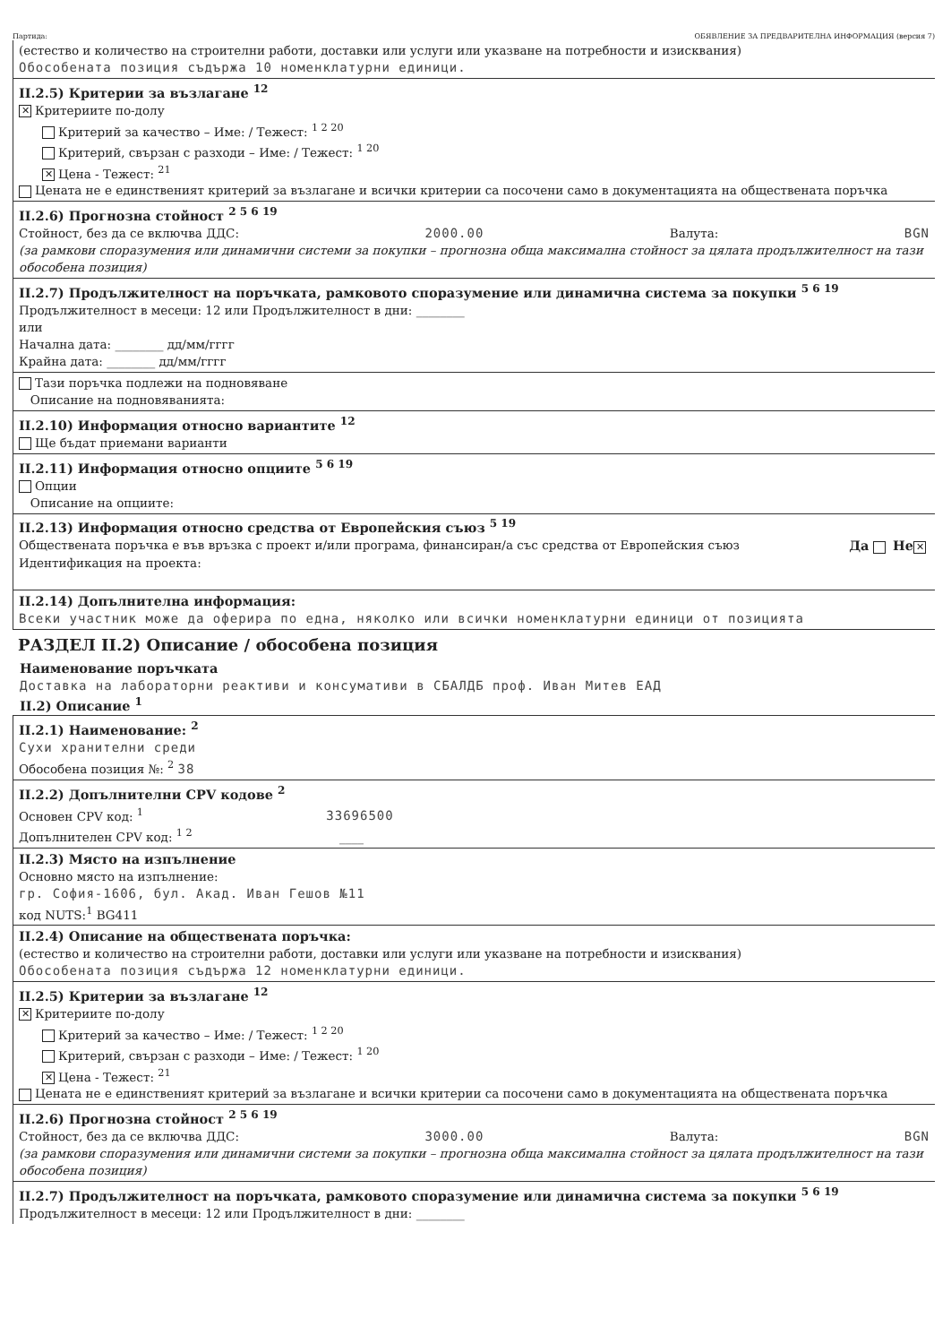Партида: ОБЯВЛЕНИЕ ЗА ПРЕДВАРИТЕЛНА ИНФОРМАЦИЯ (версия 7)
(естество и количество на строителни работи, доставки или услуги или указване на потребности и изисквания)
Обособената позиция съдържа 10 номенклатурни единици.
II.2.5) Критерии за възлагане <sup>12</sup>
✕ Критериите по-долу
Критерий за качество – Име: / Тежест: <sup>1 2 20</sup>
Критерий, свързан с разходи – Име: / Тежест: <sup>1 20</sup>
✕ Цена - Тежест: <sup>21</sup>
Цената не е единственият критерий за възлагане и всички критерии са посочени само в документацията на обществената поръчка
II.2.6) Прогнозна стойност <sup>2 5 6 19</sup>
Стойност, без да се включва ДДС: 2000.00 Валута: BGN
(за рамкови споразумения или динамични системи за покупки – прогнозна обща максимална стойност за цялата продължителност на тази обособена позиция)
II.2.7) Продължителност на поръчката, рамковото споразумение или динамична система за покупки <sup>5 6 19</sup>
Продължителност в месеци: 12 или Продължителност в дни: ________
или
Начална дата: ________ дд/мм/гггг
Крайна дата: ________ дд/мм/гггг
Тази поръчка подлежи на подновяване
Описание на подновяванията:
II.2.10) Информация относно вариантите <sup>12</sup>
Ще бъдат приемани варианти
II.2.11) Информация относно опциите <sup>5 6 19</sup>
Опции
Описание на опциите:
II.2.13) Информация относно средства от Европейския съюз <sup>5 19</sup>
Обществената поръчка е във връзка с проект и/или програма, финансиран/а със средства от Европейския съюз Да Не ✕
Идентификация на проекта:
II.2.14) Допълнителна информация:
Всеки участник може да оферира по една, няколко или всички номенклатурни единици от позицията
РАЗДЕЛ II.2) Описание / обособена позиция
Наименование поръчката
Доставка на лабораторни реактиви и консумативи в СБАЛДБ проф. Иван Митев ЕАД
II.2) Описание <sup>1</sup>
II.2.1) Наименование: <sup>2</sup>
Сухи хранителни среди
Обособена позиция №: <sup>2</sup> 38
II.2.2) Допълнителни CPV кодове <sup>2</sup>
Основен CPV код: <sup>1</sup> 33696500
Допълнителен CPV код: <sup>1 2</sup> ____
II.2.3) Място на изпълнение
Основно място на изпълнение:
гр. София-1606, бул. Акад. Иван Гешов №11
код NUTS:<sup>1</sup> BG411
II.2.4) Описание на обществената поръчка:
(естество и количество на строителни работи, доставки или услуги или указване на потребности и изисквания)
Обособената позиция съдържа 12 номенклатурни единици.
II.2.5) Критерии за възлагане <sup>12</sup>
✕ Критериите по-долу
Критерий за качество – Име: / Тежест: <sup>1 2 20</sup>
Критерий, свързан с разходи – Име: / Тежест: <sup>1 20</sup>
✕ Цена - Тежест: <sup>21</sup>
Цената не е единственият критерий за възлагане и всички критерии са посочени само в документацията на обществената поръчка
II.2.6) Прогнозна стойност <sup>2 5 6 19</sup>
Стойност, без да се включва ДДС: 3000.00 Валута: BGN
(за рамкови споразумения или динамични системи за покупки – прогнозна обща максимална стойност за цялата продължителност на тази обособена позиция)
II.2.7) Продължителност на поръчката, рамковото споразумение или динамична система за покупки <sup>5 6 19</sup>
Продължителност в месеци: 12 или Продължителност в дни: ________